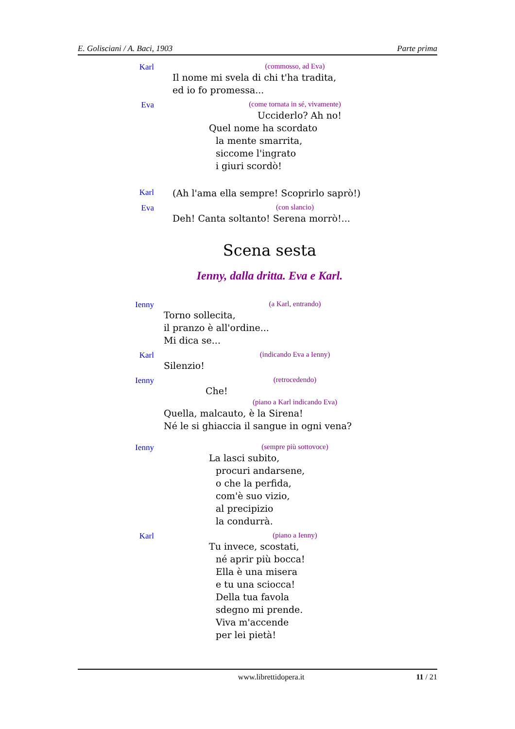E. Golisciani / A. Baci, 1903 Parte prima
Karl
(commosso, ad Eva)
Il nome mi svela di chi t'ha tradita,
ed io fo promessa...
Eva
(come tornata in sé, vivamente)
Ucciderlo? Ah no!
Quel nome ha scordato
la mente smarrita,
siccome l'ingrato
i giuri scordò!
Karl
(Ah l'ama ella sempre! Scoprirlo saprò!)
Eva
(con slancio)
Deh! Canta soltanto! Serena morrò!...
Scena sesta
Ienny, dalla dritta. Eva e Karl.
Ienny
(a Karl, entrando)
Torno sollecita,
il pranzo è all'ordine...
Mi dica se...
Karl
(indicando Eva a Ienny)
Silenzio!
Ienny
(retrocedendo)
Che!
(piano a Karl indicando Eva)
Quella, malcauto, è la Sirena!
Né le si ghiaccia il sangue in ogni vena?
Ienny
(sempre più sottovoce)
La lasci subito,
procuri andarsene,
o che la perfida,
com'è suo vizio,
al precipizio
la condurrà.
Karl
(piano a Ienny)
Tu invece, scostati,
né aprir più bocca!
Ella è una misera
e tu una sciocca!
Della tua favola
sdegno mi prende.
Viva m'accende
per lei pietà!
www.librettidopera.it 11 / 21